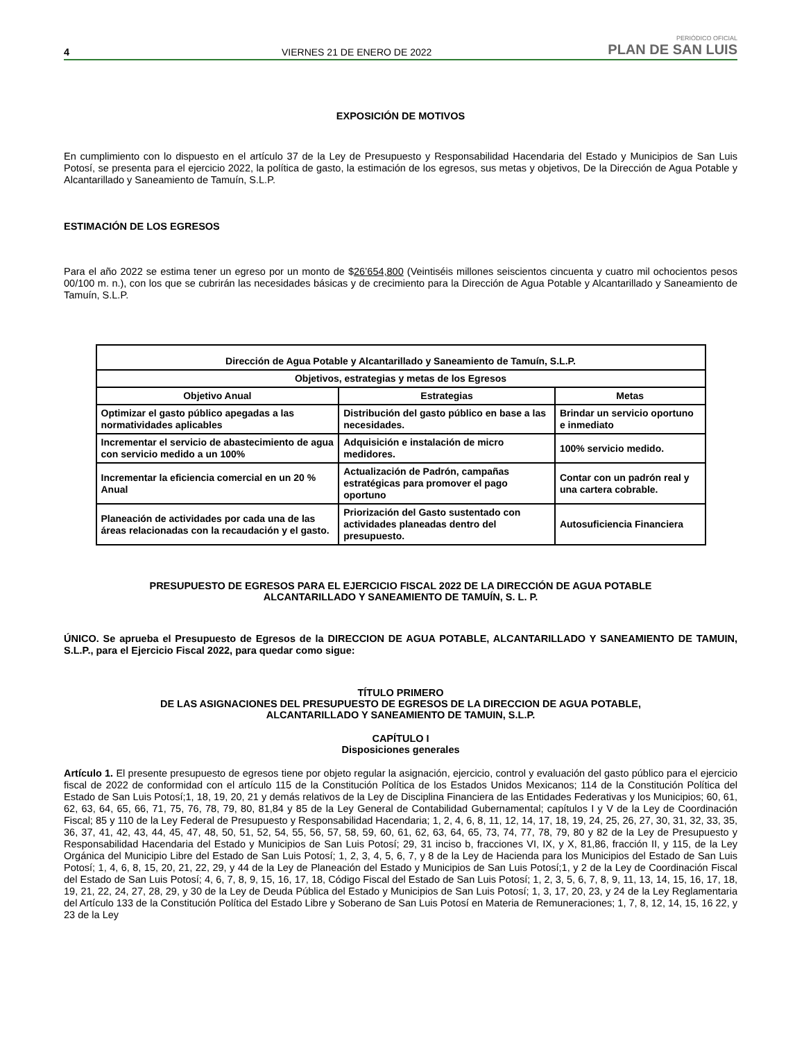4 VIERNES 21 DE ENERO DE 2022 PERIÓDICO OFICIAL
PLAN DE SAN LUIS
EXPOSICIÓN DE MOTIVOS
En cumplimiento con lo dispuesto en el artículo 37 de la Ley de Presupuesto y Responsabilidad Hacendaria del Estado y Municipios de San Luis Potosí, se presenta para el ejercicio 2022, la política de gasto, la estimación de los egresos, sus metas y objetivos, De la Dirección de Agua Potable y Alcantarillado y Saneamiento de Tamuín, S.L.P.
ESTIMACIÓN DE LOS EGRESOS
Para el año 2022 se estima tener un egreso por un monto de $26’654,800 (Veintiséis millones seiscientos cincuenta y cuatro mil ochocientos pesos 00/100 m. n.), con los que se cubrirán las necesidades básicas y de crecimiento para la Dirección de Agua Potable y Alcantarillado y Saneamiento de Tamuín, S.L.P.
| Dirección de Agua Potable y Alcantarillado y Saneamiento de Tamuín, S.L.P. | | |
| --- | --- | --- |
| Objetivos, estrategias y metas de los Egresos | | |
| Objetivo Anual | Estrategias | Metas |
| Optimizar el gasto público apegadas a las normatividades aplicables | Distribución del gasto público en base a las necesidades. | Brindar un servicio oportuno e inmediato |
| Incrementar el servicio de abastecimiento de agua con servicio medido a un 100% | Adquisición e instalación de micro medidores. | 100% servicio medido. |
| Incrementar la eficiencia comercial en un 20 % Anual | Actualización de Padrón, campañas estratégicas para promover el pago oportuno | Contar con un padrón real y una cartera cobrable. |
| Planeación de actividades por cada una de las áreas relacionadas con la recaudación y el gasto. | Priorización del Gasto sustentado con actividades planeadas dentro del presupuesto. | Autosuficiencia Financiera |
PRESUPUESTO DE EGRESOS PARA EL EJERCICIO FISCAL 2022 DE LA DIRECCIÓN DE AGUA POTABLE
ALCANTARILLADO Y SANEAMIENTO DE TAMUÍN, S. L. P.
ÚNICO. Se aprueba el Presupuesto de Egresos de la DIRECCION DE AGUA POTABLE, ALCANTARILLADO Y SANEAMIENTO DE TAMUIN, S.L.P., para el Ejercicio Fiscal 2022, para quedar como sigue:
TÍTULO PRIMERO
DE LAS ASIGNACIONES DEL PRESUPUESTO DE EGRESOS DE LA DIRECCION DE AGUA POTABLE,
ALCANTARILLADO Y SANEAMIENTO DE TAMUIN, S.L.P.
CAPÍTULO I
Disposiciones generales
Artículo 1. El presente presupuesto de egresos tiene por objeto regular la asignación, ejercicio, control y evaluación del gasto público para el ejercicio fiscal de 2022 de conformidad con el artículo 115 de la Constitución Política de los Estados Unidos Mexicanos; 114 de la Constitución Política del Estado de San Luis Potosí;1, 18, 19, 20, 21 y demás relativos de la Ley de Disciplina Financiera de las Entidades Federativas y los Municipios; 60, 61, 62, 63, 64, 65, 66, 71, 75, 76, 78, 79, 80, 81,84 y 85 de la Ley General de Contabilidad Gubernamental; capítulos I y V de la Ley de Coordinación Fiscal; 85 y 110 de la Ley Federal de Presupuesto y Responsabilidad Hacendaria; 1, 2, 4, 6, 8, 11, 12, 14, 17, 18, 19, 24, 25, 26, 27, 30, 31, 32, 33, 35, 36, 37, 41, 42, 43, 44, 45, 47, 48, 50, 51, 52, 54, 55, 56, 57, 58, 59, 60, 61, 62, 63, 64, 65, 73, 74, 77, 78, 79, 80 y 82 de la Ley de Presupuesto y Responsabilidad Hacendaria del Estado y Municipios de San Luis Potosí; 29, 31 inciso b, fracciones VI, IX, y X, 81,86, fracción II, y 115, de la Ley Orgánica del Municipio Libre del Estado de San Luis Potosí; 1, 2, 3, 4, 5, 6, 7, y 8 de la Ley de Hacienda para los Municipios del Estado de San Luis Potosí; 1, 4, 6, 8, 15, 20, 21, 22, 29, y 44 de la Ley de Planeación del Estado y Municipios de San Luis Potosí;1, y 2 de la Ley de Coordinación Fiscal del Estado de San Luis Potosí; 4, 6, 7, 8, 9, 15, 16, 17, 18, Código Fiscal del Estado de San Luis Potosí; 1, 2, 3, 5, 6, 7, 8, 9, 11, 13, 14, 15, 16, 17, 18, 19, 21, 22, 24, 27, 28, 29, y 30 de la Ley de Deuda Pública del Estado y Municipios de San Luis Potosí; 1, 3, 17, 20, 23, y 24 de la Ley Reglamentaria del Artículo 133 de la Constitución Política del Estado Libre y Soberano de San Luis Potosí en Materia de Remuneraciones; 1, 7, 8, 12, 14, 15, 16 22, y 23 de la Ley